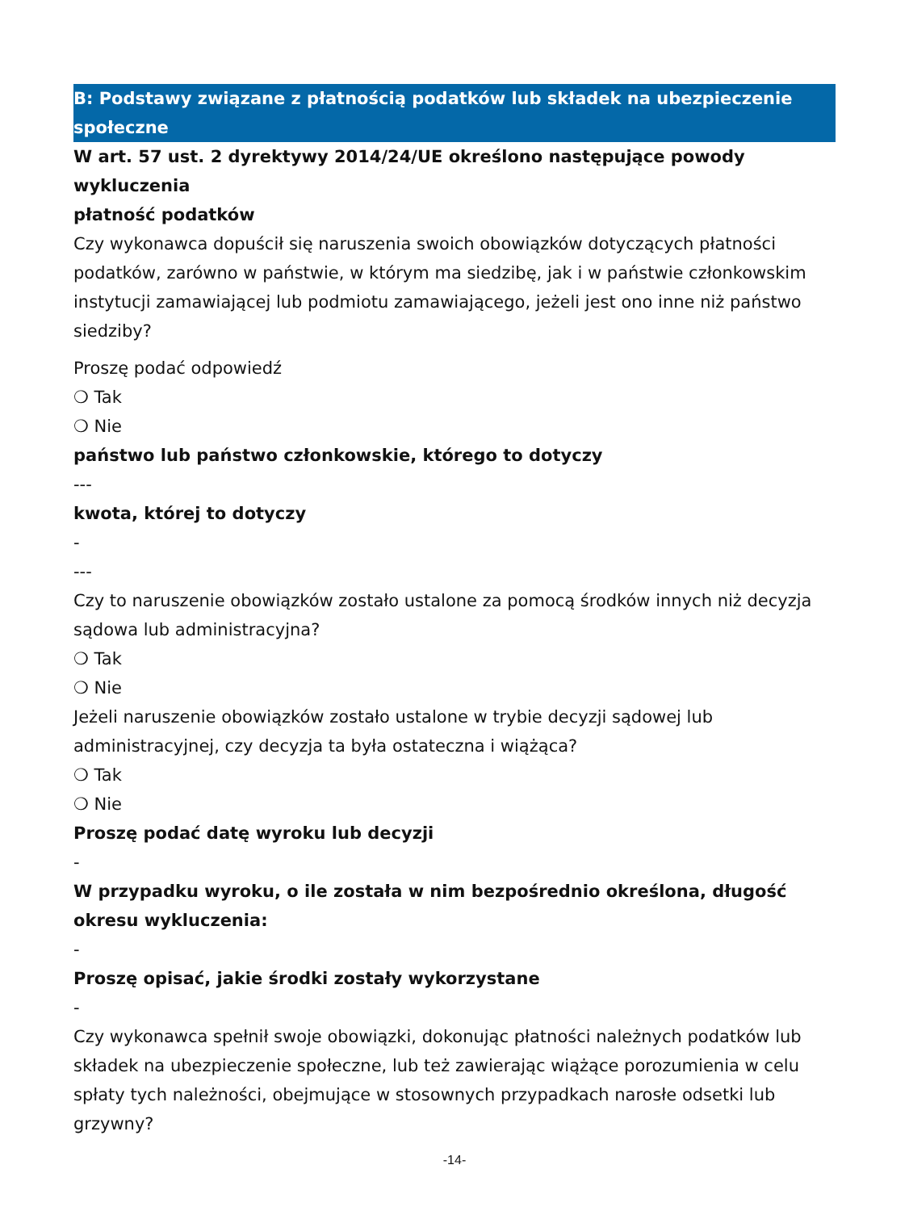B: Podstawy związane z płatnością podatków lub składek na ubezpieczenie społeczne
W art. 57 ust. 2 dyrektywy 2014/24/UE określono następujące powody wykluczenia
płatność podatków
Czy wykonawca dopuścił się naruszenia swoich obowiązków dotyczących płatności podatków, zarówno w państwie, w którym ma siedzibę, jak i w państwie członkowskim instytucji zamawiającej lub podmiotu zamawiającego, jeżeli jest ono inne niż państwo siedziby?
Proszę podać odpowiedź
❍ Tak
❍ Nie
państwo lub państwo członkowskie, którego to dotyczy
---
kwota, której to dotyczy
-
---
Czy to naruszenie obowiązków zostało ustalone za pomocą środków innych niż decyzja sądowa lub administracyjna?
❍ Tak
❍ Nie
Jeżeli naruszenie obowiązków zostało ustalone w trybie decyzji sądowej lub administracyjnej, czy decyzja ta była ostateczna i wiążąca?
❍ Tak
❍ Nie
Proszę podać datę wyroku lub decyzji
-
W przypadku wyroku, o ile została w nim bezpośrednio określona, długość okresu wykluczenia:
-
Proszę opisać, jakie środki zostały wykorzystane
-
Czy wykonawca spełnił swoje obowiązki, dokonując płatności należnych podatków lub składek na ubezpieczenie społeczne, lub też zawierając wiążące porozumienia w celu spłaty tych należności, obejmujące w stosownych przypadkach narosłe odsetki lub grzywny?
-14-